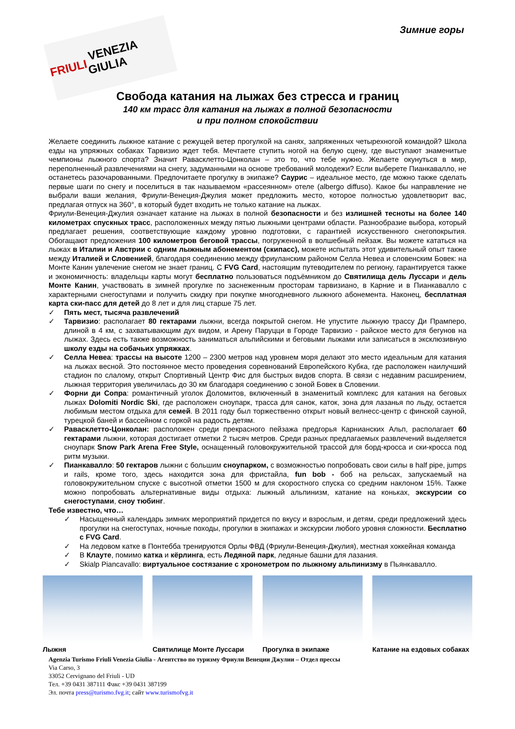FRIULI VENEZIA GIULIA
Зимние горы
Свобода катания на лыжах без стресса и границ
140 км трасс для катания на лыжах в полной безопасности
и при полном спокойствии
Желаете соединить лыжное катание с режущей ветер прогулкой на санях, запряженных четырехногой командой? Школа езды на упряжных собаках Тарвизио ждет тебя. Мечтаете ступить ногой на белую сцену, где выступают знаменитые чемпионы лыжного спорта? Значит Равасклетто-Цонколан – это то, что тебе нужно. Желаете окунуться в мир, переполненный развлечениями на снегу, задуманными на основе требований молодежи? Если выберете Пианкавалло, не останетесь разочарованными. Предпочитаете прогулку в экипаже? Саурис – идеальное место, где можно также сделать первые шаги по снегу и поселиться в так называемом «рассеянном» отеле (albergo diffuso). Какое бы направление не выбрали ваши желания, Фриули-Венеция-Джулия может предложить место, которое полностью удовлетворит вас, предлагая отпуск на 360°, в который будет входить не только катание на лыжах.
Фриули-Венеция-Джулия означает катание на лыжах в полной безопасности и без излишней тесноты на более 140 километрах спускных трасс, расположенных между пятью лыжными центрами области. Разнообразие выбора, который предлагает решения, соответствующие каждому уровню подготовки, с гарантией искусственного снегопокрытия. Обогащают предложения 100 километров беговой трассы, погруженной в волшебный пейзаж. Вы можете кататься на лыжах в Италии и Австрии с одним лыжным абонементом (скипасс), можете испытать этот удивительный опыт также между Италией и Словенией, благодаря соединению между фриуланским районом Селла Невеа и словенским Бовек: на Монте Канин увлечение снегом не знает границ. С FVG Card, настоящим путеводителем по региону, гарантируется также и экономичность: владельцы карты могут бесплатно пользоваться подъёмником до Святилища дель Луссари и дель Монте Канин, участвовать в зимней прогулке по заснеженным просторам тарвизиано, в Карние и в Пианкавалло с характерными снегоступами и получить скидку при покупке многодневного лыжного абонемента. Наконец, бесплатная карта ски-пасс для детей до 8 лет и для лиц старше 75 лет.
✓ Пять мест, тысяча развлечений
✓ Тарвизио: располагает 80 гектарами лыжни, всегда покрытой снегом. Не упустите лыжную трассу Ди Прамперо, длиной в 4 км, с захватывающим дух видом, и Арену Паруцци в Городе Тарвизио - райское место для бегунов на лыжах. Здесь есть также возможность заниматься альпийскими и беговыми лыжами или записаться в эксклюзивную школу езды на собачьих упряжках.
✓ Селла Невеа: трассы на высоте 1200 – 2300 метров над уровнем моря делают это место идеальным для катания на лыжах весной. Это постоянное место проведения соревнований Европейского Кубка, где расположен наилучший стадион по слалому, открыт Спортивный Центр Фис для быстрых видов спорта. В связи с недавним расширением, лыжная территория увеличилась до 30 км благодаря соединению с зоной Бовек в Словении.
✓ Форни ди Сопра: романтичный уголок Доломитов, включенный в знаменитый комплекс для катания на беговых лыжах Dolomiti Nordic Ski, где расположен сноупарк, трасса для санок, каток, зона для лазанья по льду, остается любимым местом отдыха для семей. В 2011 году был торжественно открыт новый велнесс-центр с финской сауной, турецкой баней и бассейном с горкой на радость детям.
✓ Равасклетто-Цонколан: расположен среди прекрасного пейзажа предгорья Карнианских Альп, располагает 60 гектарами лыжни, которая достигает отметки 2 тысяч метров. Среди разных предлагаемых развлечений выделяется сноупарк Snow Park Arena Free Style, оснащенный головокружительной трассой для борд-кросса и ски-кросса под ритм музыки.
✓ Пианкавалло: 50 гектаров лыжни с большим сноупарком, с возможностью попробовать свои силы в half pipe, jumps и rails, кроме того, здесь находится зона для фристайла, fun bob - боб на рельсах, запускаемый на головокружительном спуске с высотной отметки 1500 м для скоростного спуска со средним наклоном 15%. Также можно попробовать альтернативные виды отдыха: лыжный альпинизм, катание на коньках, экскурсии со снегоступами, сноу тюбинг.
Тебе известно, что…
✓ Насыщенный календарь зимних мероприятий придется по вкусу и взрослым, и детям, среди предложений здесь прогулки на снегоступах, ночные походы, прогулки в экипажах и экскурсии любого уровня сложности. Бесплатно с FVG Card.
✓ На ледовом катке в Понтебба тренируются Орлы ФВД (Фриули-Венеция-Джулия), местная хоккейная команда
✓ В Клауте, помимо катка и кёрлинга, есть Ледяной парк, ледяные башни для лазания.
✓ Skialp Piancavallo: виртуальное состязание с хронометром по лыжному альпинизму в Пьянкавалло.
Лыжня Святилище Монте Луссари
Прогулка в экипаже Катание на ездовых собаках
Agenzia Turismo Friuli Venezia Giulia - Агентство по туризму Фриули Венеции Джулии – Отдел прессы
Via Carso, 3
33052 Cervignano del Friuli - UD
Тел. +39 0431 387111 Факс +39 0431 387199
Эл. почта press@turismo.fvg.it; сайт www.turismofvg.it